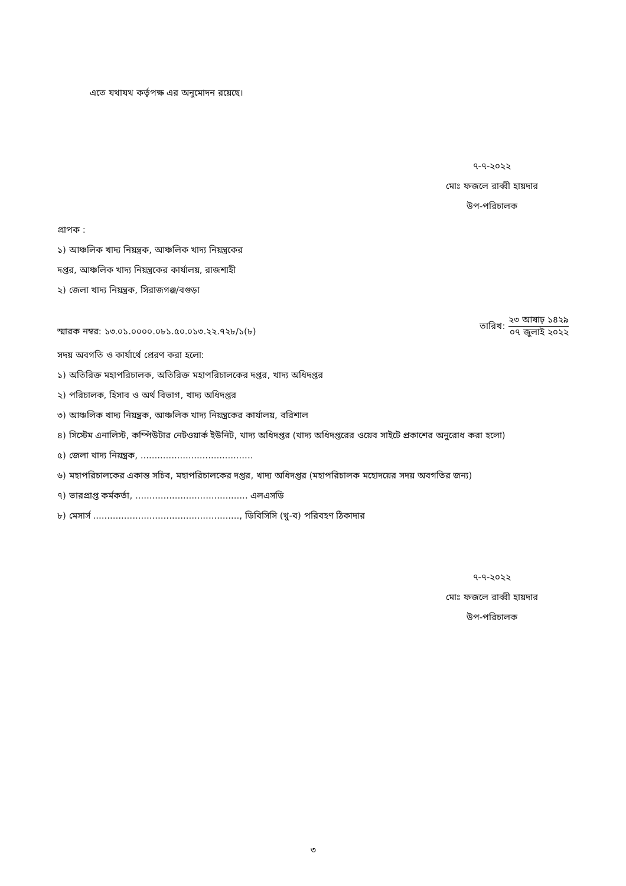এতে যথাযথ কর্তৃপক্ষ এর অনুমোদন রয়েছে।
৭-৭-২০২২
মোঃ ফজলে রাব্বী হায়দার
উপ-পরিচালক
প্রাপক :
১) আঞ্চলিক খাদ্য নিয়ন্ত্রক, আঞ্চলিক খাদ্য নিয়ন্ত্রকের
দপ্তর, আঞ্চলিক খাদ্য নিয়ন্ত্রকের কার্যালয়, রাজশাহী
২) জেলা খাদ্য নিয়ন্ত্রক, সিরাজগঞ্জ/বগুড়া
স্মারক নম্বর: ১৩.০১.০০০০.০৮১.৫০.০১৩.২২.৭২৮/১(৮)
তারিখ:
২৩ আষাঢ় ১৪২৯
০৭ জুলাই ২০২২
সদয় অবগতি ও কার্যার্থে প্রেরণ করা হলো:
১) অতিরিক্ত মহাপরিচালক, অতিরিক্ত মহাপরিচালকের দপ্তর, খাদ্য অধিদপ্তর
২) পরিচালক, হিসাব ও অর্থ বিভাগ, খাদ্য অধিদপ্তর
৩) আঞ্চলিক খাদ্য নিয়ন্ত্রক, আঞ্চলিক খাদ্য নিয়ন্ত্রকের কার্যালয়, বরিশাল
৪) সিস্টেম এনালিস্ট, কম্পিউটার নেটওয়ার্ক ইউনিট, খাদ্য অধিদপ্তর (খাদ্য অধিদপ্তরের ওয়েব সাইটে প্রকাশের অনুরোধ করা হলো)
৫) জেলা খাদ্য নিয়ন্ত্রক, ........................................
৬) মহাপরিচালকের একান্ত সচিব, মহাপরিচালকের দপ্তর, খাদ্য অধিদপ্তর (মহাপরিচালক মহোদয়ের সদয় অবগতির জন্য)
৭) ভারপ্রাপ্ত কর্মকর্তা, ........................................ এলএসডি
৮) মেসার্স ...................................................., ডিবিসিসি (খু-ব) পরিবহণ ঠিকাদার
৭-৭-২০২২
মোঃ ফজলে রাব্বী হায়দার
উপ-পরিচালক
৩